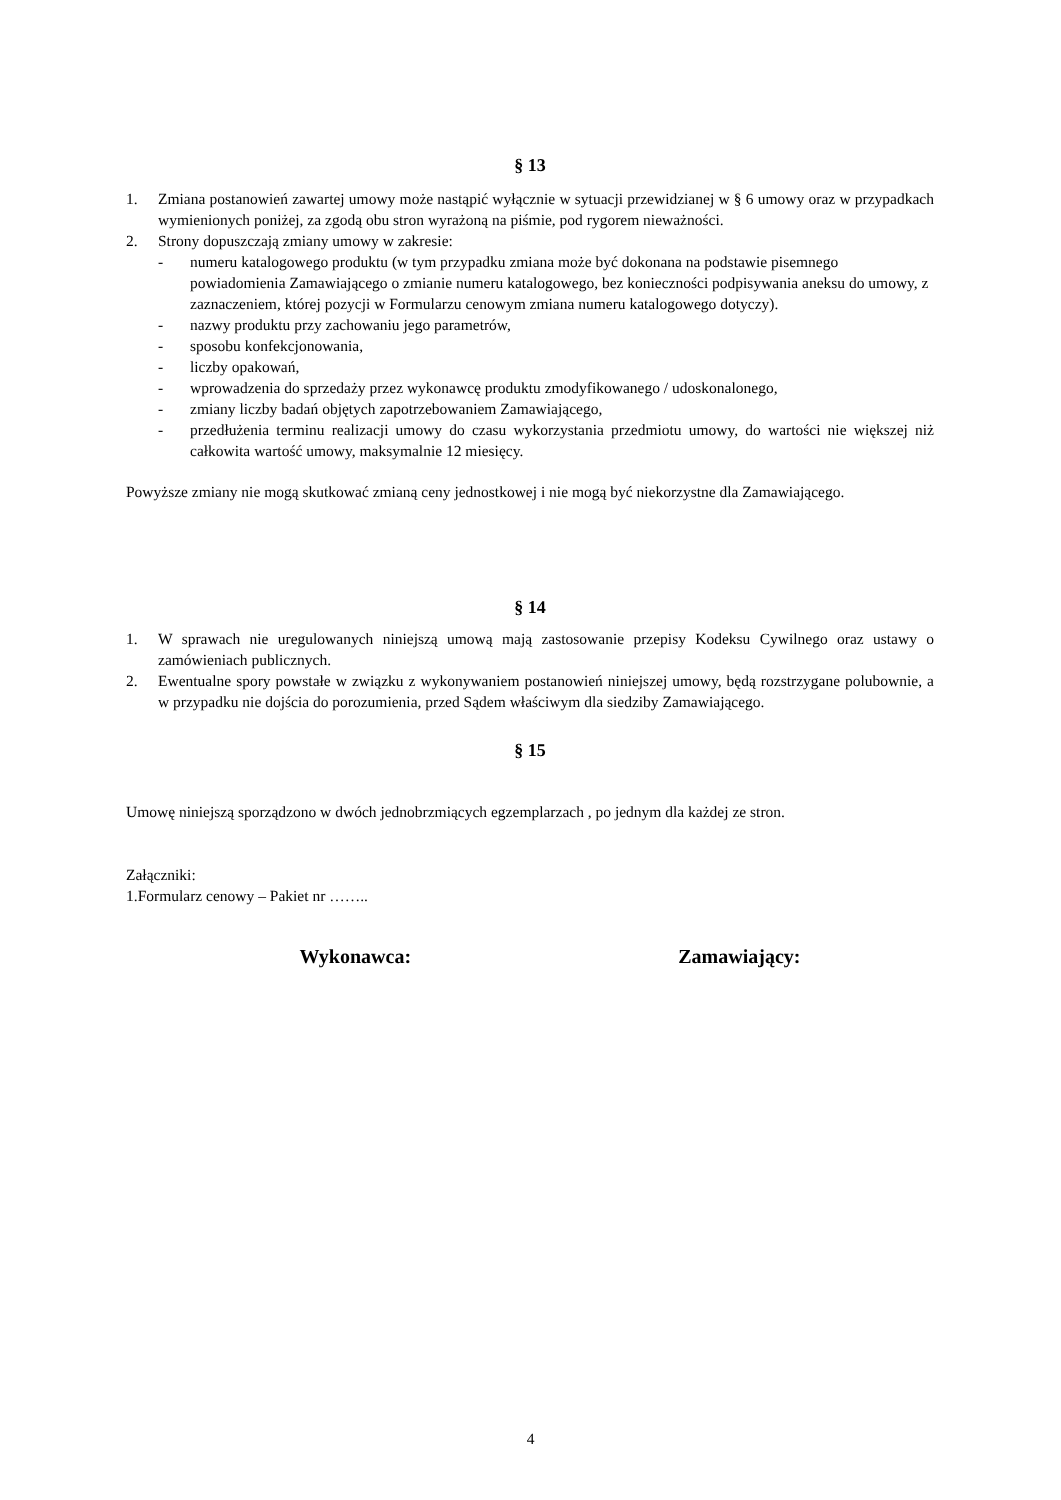§ 13
1. Zmiana postanowień zawartej umowy może nastąpić wyłącznie w sytuacji przewidzianej w § 6 umowy oraz w przypadkach wymienionych poniżej, za zgodą obu stron wyrażoną na piśmie, pod rygorem nieważności.
2. Strony dopuszczają zmiany umowy w zakresie:
- numeru katalogowego produktu (w tym przypadku zmiana może być dokonana na podstawie pisemnego powiadomienia Zamawiającego o zmianie numeru katalogowego, bez konieczności podpisywania aneksu do umowy, z zaznaczeniem, której pozycji w Formularzu cenowym zmiana numeru katalogowego dotyczy).
- nazwy produktu przy zachowaniu jego parametrów,
- sposobu konfekcjonowania,
- liczby opakowań,
- wprowadzenia do sprzedaży przez wykonawcę produktu zmodyfikowanego / udoskonalonego,
- zmiany liczby badań objętych zapotrzebowaniem Zamawiającego,
- przedłużenia terminu realizacji umowy do czasu wykorzystania przedmiotu umowy, do wartości nie większej niż całkowita wartość umowy, maksymalnie 12 miesięcy.
Powyższe zmiany nie mogą skutkować zmianą ceny jednostkowej i nie mogą być niekorzystne dla Zamawiającego.
§ 14
1. W sprawach nie uregulowanych niniejszą umową mają zastosowanie przepisy Kodeksu Cywilnego oraz ustawy o zamówieniach publicznych.
2. Ewentualne spory powstałe w związku z wykonywaniem postanowień niniejszej umowy, będą rozstrzygane polubownie, a w przypadku nie dojścia do porozumienia, przed Sądem właściwym dla siedziby Zamawiającego.
§ 15
Umowę niniejszą sporządzono w dwóch jednobrzmiących egzemplarzach , po jednym dla każdej ze stron.
Załączniki:
1.Formularz cenowy – Pakiet nr ……..
Wykonawca: Zamawiający:
4